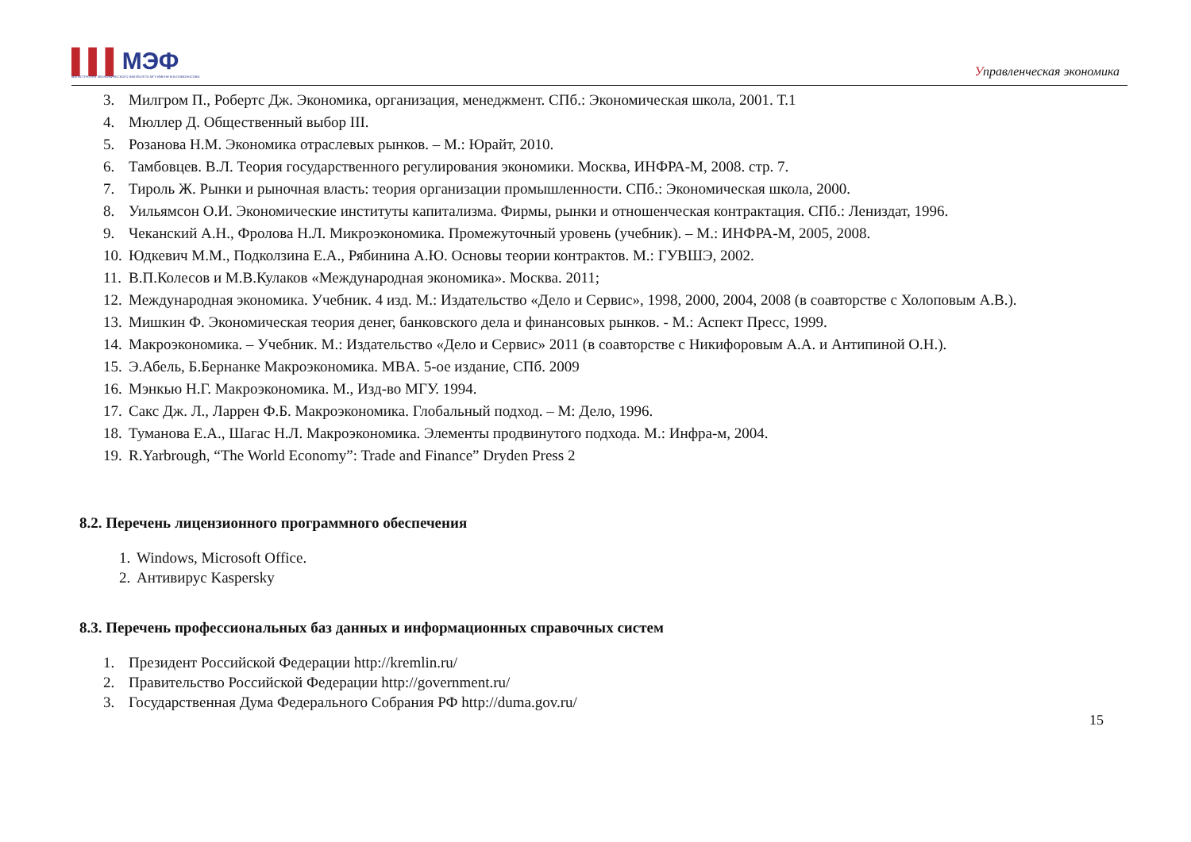▌▌▌МЭФ
МАГИСТРАТУРА ЭКОНОМИЧЕСКОГО ФАКУЛЬТЕТА МГУ ИМЕНИ М.В.ЛОМОНОСОВА
Управленческая экономика
3. Милгром П., Робертс Дж. Экономика, организация, менеджмент. СПб.: Экономическая школа, 2001. Т.1
4. Мюллер Д. Общественный выбор III.
5. Розанова Н.М. Экономика отраслевых рынков. – М.: Юрайт, 2010.
6. Тамбовцев. В.Л. Теория государственного регулирования экономики. Москва, ИНФРА-М, 2008. стр. 7.
7. Тироль Ж. Рынки и рыночная власть: теория организации промышленности. СПб.: Экономическая школа, 2000.
8. Уильямсон О.И. Экономические институты капитализма. Фирмы, рынки и отношенческая контрактация. СПб.: Лениздат, 1996.
9. Чеканский А.Н., Фролова Н.Л. Микроэкономика. Промежуточный уровень (учебник). – М.: ИНФРА-М, 2005, 2008.
10. Юдкевич М.М., Подколзина Е.А., Рябинина А.Ю. Основы теории контрактов. М.: ГУВШЭ, 2002.
11. В.П.Колесов и М.В.Кулаков «Международная экономика». Москва. 2011;
12. Международная экономика. Учебник. 4 изд. М.: Издательство «Дело и Сервис», 1998, 2000, 2004, 2008 (в соавторстве с Холоповым А.В.).
13. Мишкин Ф. Экономическая теория денег, банковского дела и финансовых рынков. - М.: Аспект Пресс, 1999.
14. Макроэкономика. – Учебник. М.: Издательство «Дело и Сервис» 2011 (в соавторстве с Никифоровым А.А. и Антипиной О.Н.).
15. Э.Абель, Б.Бернанке Макроэкономика. MBA. 5-ое издание, СПб. 2009
16. Мэнкью Н.Г. Макроэкономика. М., Изд-во МГУ. 1994.
17. Сакс Дж. Л., Ларрен Ф.Б. Макроэкономика. Глобальный подход. – М: Дело, 1996.
18. Туманова Е.А., Шагас Н.Л. Макроэкономика. Элементы продвинутого подхода. М.: Инфра-м, 2004.
19. R.Yarbrough, “The World Economy”: Trade and Finance” Dryden Press 2
8.2. Перечень лицензионного программного обеспечения
1. Windows, Microsoft Office.
2. Антивирус Kaspersky
8.3. Перечень профессиональных баз данных и информационных справочных систем
1. Президент Российской Федерации http://kremlin.ru/
2. Правительство Российской Федерации http://government.ru/
3. Государственная Дума Федерального Собрания РФ http://duma.gov.ru/
15